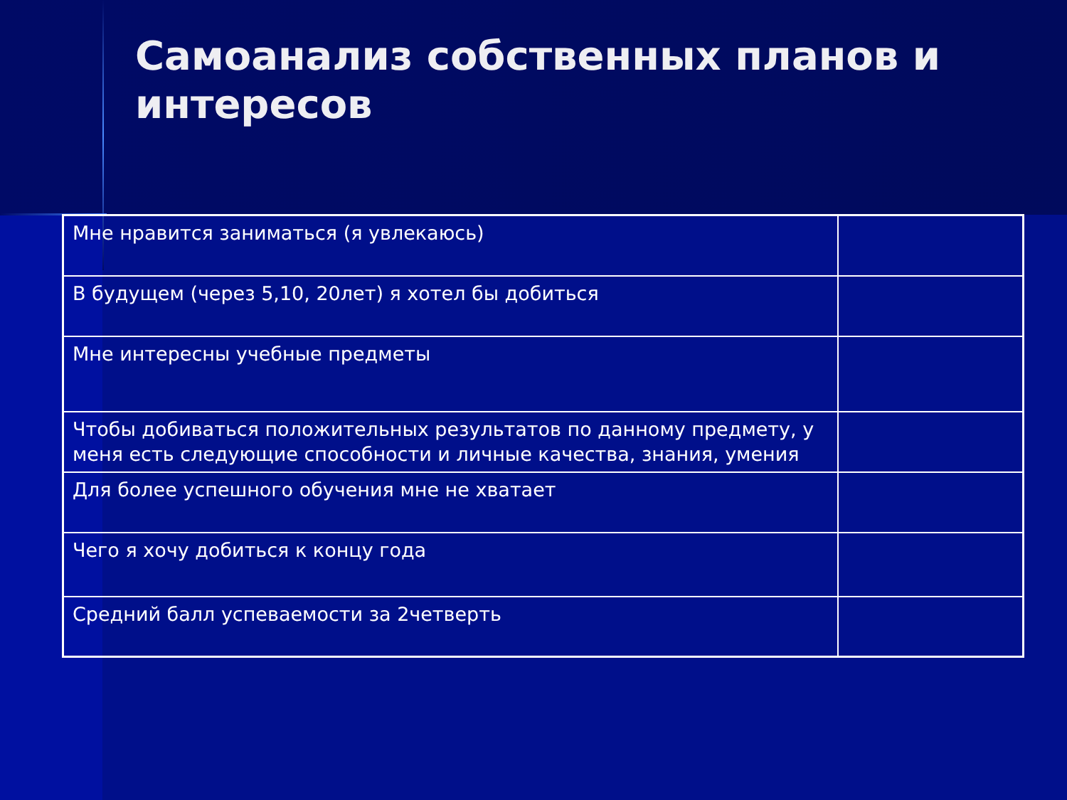Самоанализ собственных планов и интересов
| Мне нравится заниматься (я увлекаюсь) | |
| В будущем (через 5,10, 20лет) я хотел бы добиться | |
| Мне интересны учебные предметы | |
| Чтобы добиваться положительных результатов по данному предмету, у меня есть следующие способности и личные качества, знания, умения | |
| Для более успешного обучения мне не хватает | |
| Чего я хочу добиться к концу года | |
| Средний балл успеваемости за 2четверть | |